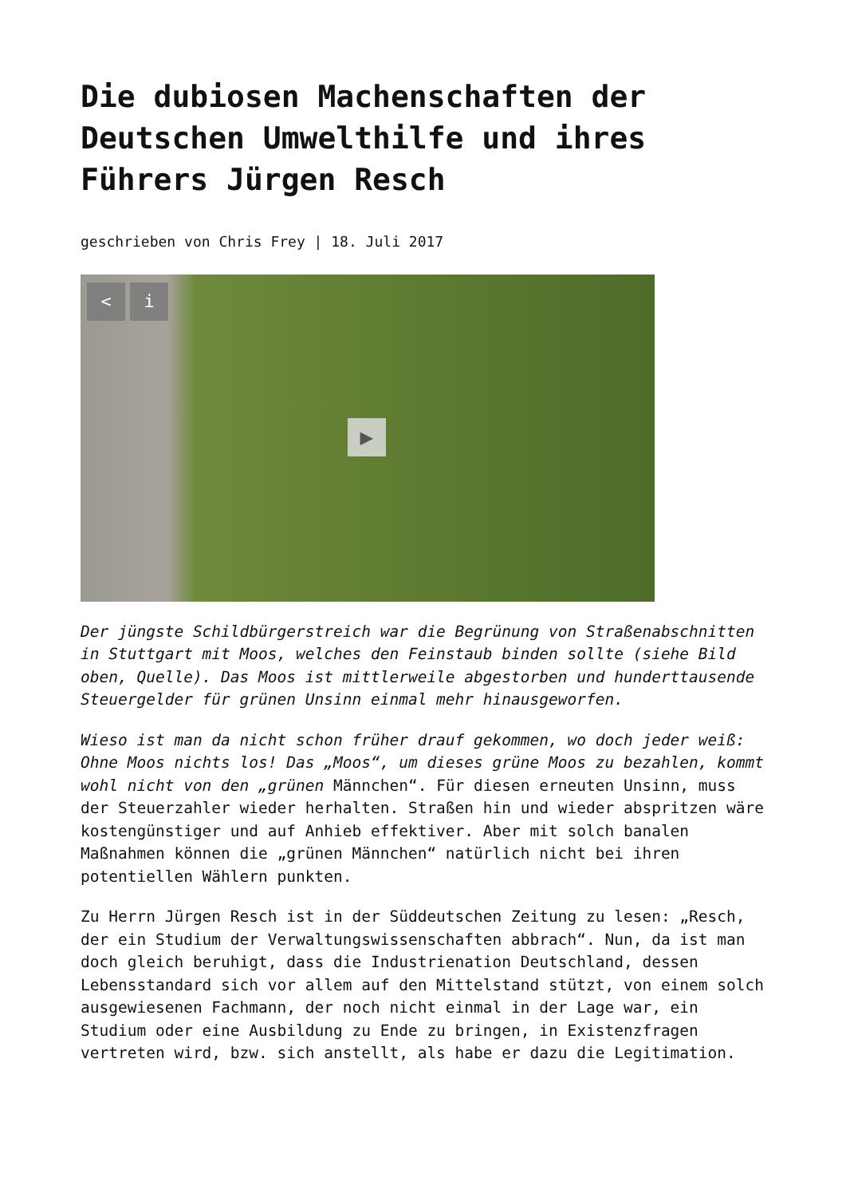Die dubiosen Machenschaften der Deutschen Umwelthilfe und ihres Führers Jürgen Resch
geschrieben von Chris Frey | 18. Juli 2017
< i
▶
Der jüngste Schildbürgerstreich war die Begrünung von Straßenabschnitten in Stuttgart mit Moos, welches den Feinstaub binden sollte (siehe Bild oben, Quelle). Das Moos ist mittlerweile abgestorben und hunderttausende Steuergelder für grünen Unsinn einmal mehr hinausgeworfen.
Wieso ist man da nicht schon früher drauf gekommen, wo doch jeder weiß: Ohne Moos nichts los! Das „Moos“, um dieses grüne Moos zu bezahlen, kommt wohl nicht von den „grünen Männchen“. Für diesen erneuten Unsinn, muss der Steuerzahler wieder herhalten. Straßen hin und wieder abspritzen wäre kostengünstiger und auf Anhieb effektiver. Aber mit solch banalen Maßnahmen können die „grünen Männchen“ natürlich nicht bei ihren potentiellen Wählern punkten.
Zu Herrn Jürgen Resch ist in der Süddeutschen Zeitung zu lesen: „Resch, der ein Studium der Verwaltungswissenschaften abbrach“. Nun, da ist man doch gleich beruhigt, dass die Industrienation Deutschland, dessen Lebensstandard sich vor allem auf den Mittelstand stützt, von einem solch ausgewiesenen Fachmann, der noch nicht einmal in der Lage war, ein Studium oder eine Ausbildung zu Ende zu bringen, in Existenzfragen vertreten wird, bzw. sich anstellt, als habe er dazu die Legitimation.